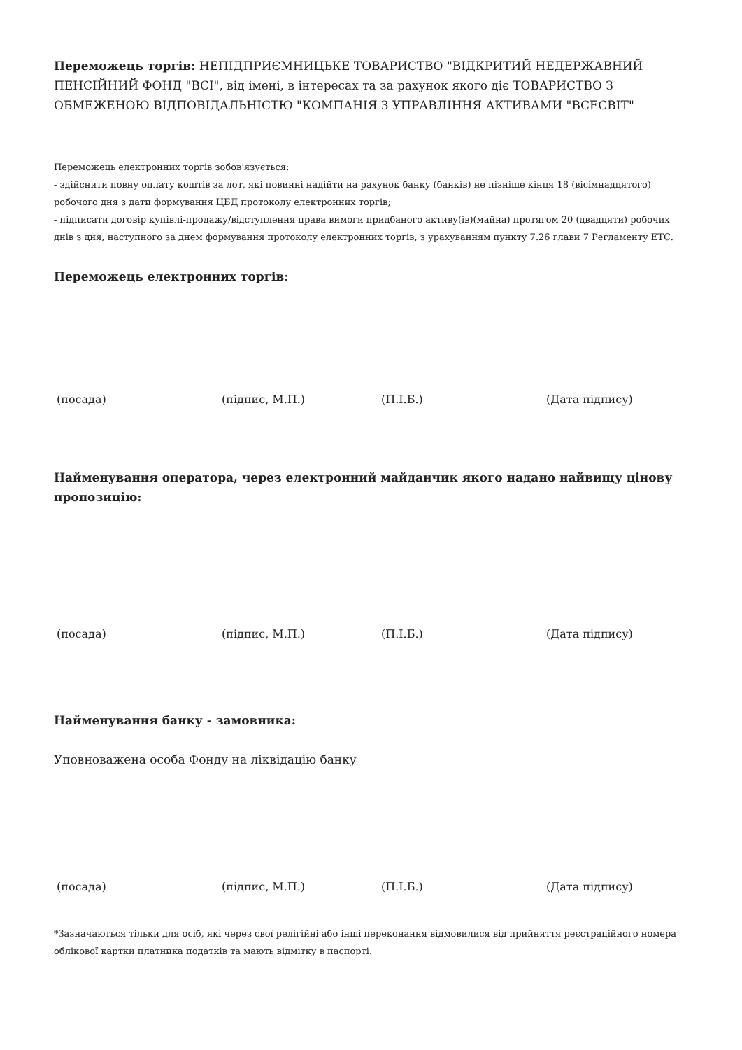Переможець торгів: НЕПІДПРИЄМНИЦЬКЕ ТОВАРИСТВО "ВІДКРИТИЙ НЕДЕРЖАВНИЙ ПЕНСІЙНИЙ ФОНД "ВСІ", від імені, в інтересах та за рахунок якого діє ТОВАРИСТВО З ОБМЕЖЕНОЮ ВІДПОВІДАЛЬНІСТЮ "КОМПАНІЯ З УПРАВЛІННЯ АКТИВАМИ "ВСЕСВІТ"
Переможець електронних торгів зобов'язується:
- здійснити повну оплату коштів за лот, які повинні надійти на рахунок банку (банків) не пізніше кінця 18 (вісімнадцятого) робочого дня з дати формування ЦБД протоколу електронних торгів;
- підписати договір купівлі-продажу/відступлення права вимоги придбаного активу(ів)(майна) протягом 20 (двадцяти) робочих днів з дня, наступного за днем формування протоколу електронних торгів, з урахуванням пункту 7.26 глави 7 Регламенту ЕТС.
Переможець електронних торгів:
(посада) (підпис, М.П.) (П.І.Б.) (Дата підпису)
Найменування оператора, через електронний майданчик якого надано найвищу цінову пропозицію:
(посада) (підпис, М.П.) (П.І.Б.) (Дата підпису)
Найменування банку - замовника:
Уповноважена особа Фонду на ліквідацію банку
(посада) (підпис, М.П.) (П.І.Б.) (Дата підпису)
*Зазначаються тільки для осіб, які через свої релігійні або інші переконання відмовилися від прийняття реєстраційного номера облікової картки платника податків та мають відмітку в паспорті.